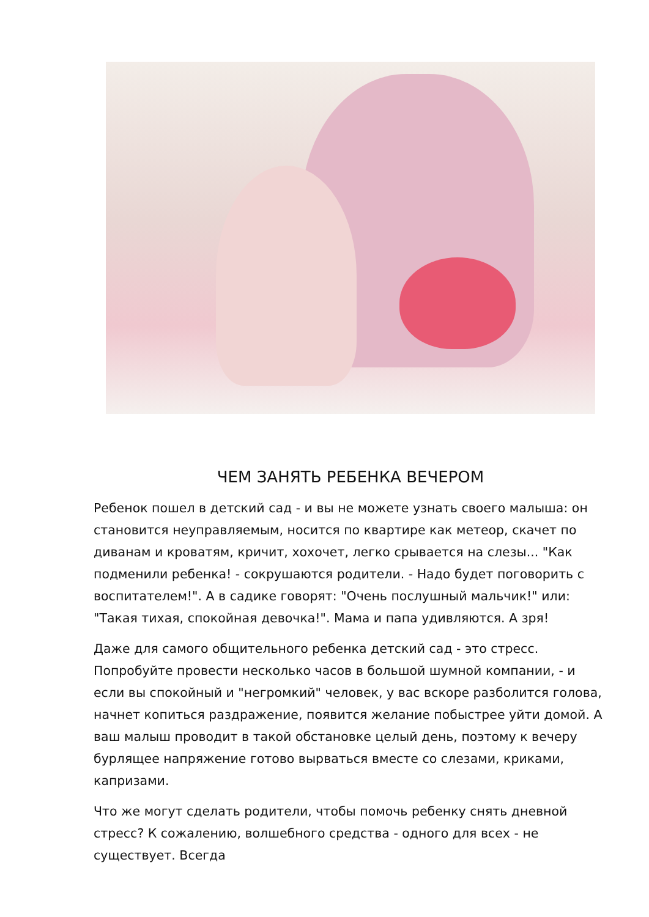ЧЕМ ЗАНЯТЬ РЕБЕНКА ВЕЧЕРОМ
Ребенок пошел в детский сад - и вы не можете узнать своего малыша: он становится неуправляемым, носится по квартире как метеор, скачет по диванам и кроватям, кричит, хохочет, легко срывается на слезы... "Как подменили ребенка! - сокрушаются родители. - Надо будет поговорить с воспитателем!". А в садике говорят: "Очень послушный мальчик!" или: "Такая тихая, спокойная девочка!". Мама и папа удивляются. А зря!
Даже для самого общительного ребенка детский сад - это стресс. Попробуйте провести несколько часов в большой шумной компании, - и если вы спокойный и "негромкий" человек, у вас вскоре разболится голова, начнет копиться раздражение, появится желание побыстрее уйти домой. А ваш малыш проводит в такой обстановке целый день, поэтому к вечеру бурлящее напряжение готово вырваться вместе со слезами, криками, капризами.
Что же могут сделать родители, чтобы помочь ребенку снять дневной стресс? К сожалению, волшебного средства - одного для всех - не существует. Всегда